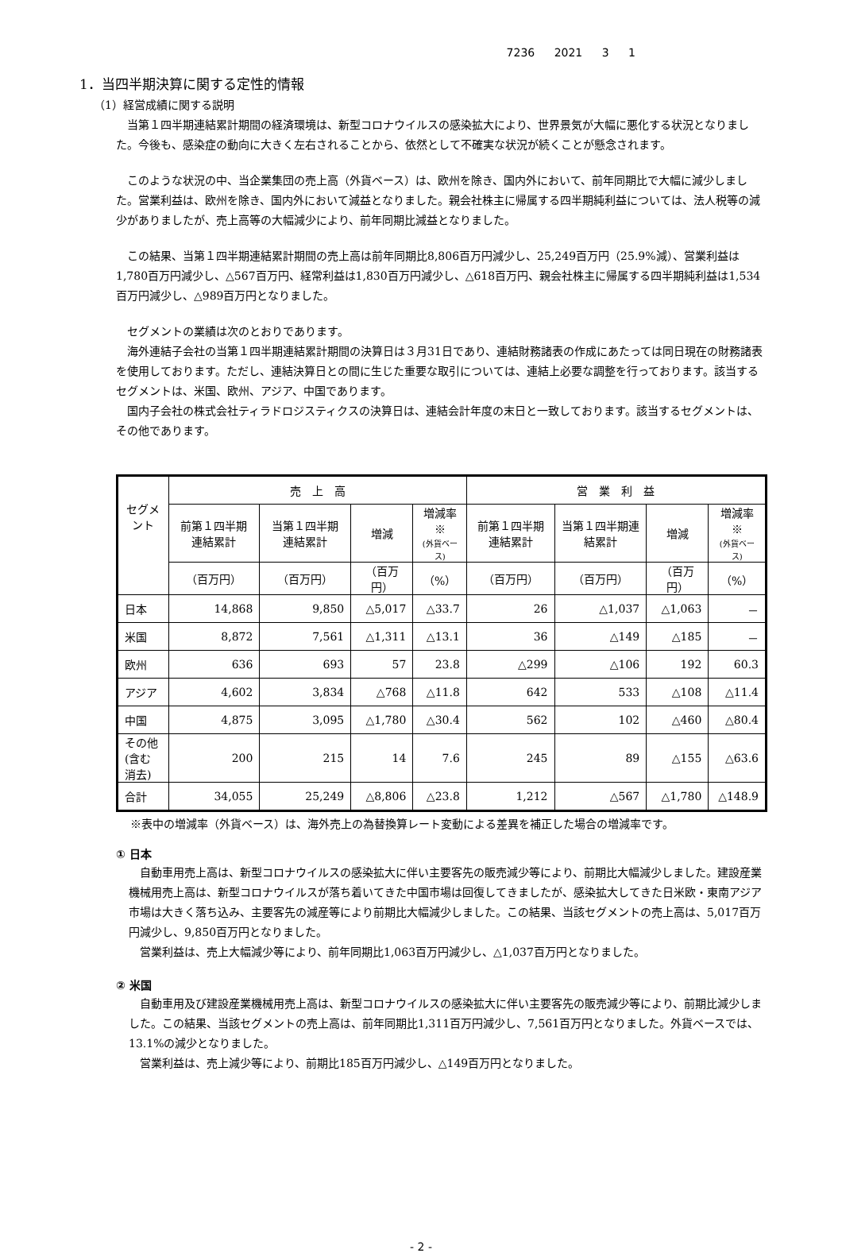7236 2021 3 1
1．当四半期決算に関する定性的情報
（1）経営成績に関する説明
当第１四半期連結累計期間の経済環境は、新型コロナウイルスの感染拡大により、世界景気が大幅に悪化する状況となりました。今後も、感染症の動向に大きく左右されることから、依然として不確実な状況が続くことが懸念されます。
このような状況の中、当企業集団の売上高（外貨ベース）は、欧州を除き、国内外において、前年同期比で大幅に減少しました。営業利益は、欧州を除き、国内外において減益となりました。親会社株主に帰属する四半期純利益については、法人税等の減少がありましたが、売上高等の大幅減少により、前年同期比減益となりました。
この結果、当第１四半期連結累計期間の売上高は前年同期比8,806百万円減少し、25,249百万円（25.9%減）、営業利益は1,780百万円減少し、△567百万円、経常利益は1,830百万円減少し、△618百万円、親会社株主に帰属する四半期純利益は1,534百万円減少し、△989百万円となりました。
セグメントの業績は次のとおりであります。
海外連結子会社の当第１四半期連結累計期間の決算日は３月31日であり、連結財務諸表の作成にあたっては同日現在の財務諸表を使用しております。ただし、連結決算日との間に生じた重要な取引については、連結上必要な調整を行っております。該当するセグメントは、米国、欧州、アジア、中国であります。
国内子会社の株式会社ティラドロジスティクスの決算日は、連結会計年度の末日と一致しております。該当するセグメントは、その他であります。
| セグメント | 売 上 高 | | | | 営 業 利 益 | | | |
| --- | --- | --- | --- | --- | --- | --- | --- | --- |
| | 前第１四半期連結累計 | 当第１四半期連結累計 | 増減 | 増減率※ (外貨ベース) | 前第１四半期連結累計 | 当第１四半期連結累計 | 増減 | 増減率※ (外貨ベース) |
| | （百万円） | （百万円） | （百万円） | （%） | （百万円） | （百万円） | （百万円） | （%） |
| 日本 | 14,868 | 9,850 | △5,017 | △33.7 | 26 | △1,037 | △1,063 | － |
| 米国 | 8,872 | 7,561 | △1,311 | △13.1 | 36 | △149 | △185 | － |
| 欧州 | 636 | 693 | 57 | 23.8 | △299 | △106 | 192 | 60.3 |
| アジア | 4,602 | 3,834 | △768 | △11.8 | 642 | 533 | △108 | △11.4 |
| 中国 | 4,875 | 3,095 | △1,780 | △30.4 | 562 | 102 | △460 | △80.4 |
| その他 (含む消去) | 200 | 215 | 14 | 7.6 | 245 | 89 | △155 | △63.6 |
| 合計 | 34,055 | 25,249 | △8,806 | △23.8 | 1,212 | △567 | △1,780 | △148.9 |
※表中の増減率（外貨ベース）は、海外売上の為替換算レート変動による差異を補正した場合の増減率です。
① 日本
自動車用売上高は、新型コロナウイルスの感染拡大に伴い主要客先の販売減少等により、前期比大幅減少しました。建設産業機械用売上高は、新型コロナウイルスが落ち着いてきた中国市場は回復してきましたが、感染拡大してきた日米欧・東南アジア市場は大きく落ち込み、主要客先の減産等により前期比大幅減少しました。この結果、当該セグメントの売上高は、5,017百万円減少し、9,850百万円となりました。
営業利益は、売上大幅減少等により、前年同期比1,063百万円減少し、△1,037百万円となりました。
② 米国
自動車用及び建設産業機械用売上高は、新型コロナウイルスの感染拡大に伴い主要客先の販売減少等により、前期比減少しました。この結果、当該セグメントの売上高は、前年同期比1,311百万円減少し、7,561百万円となりました。外貨ベースでは、13.1%の減少となりました。
営業利益は、売上減少等により、前期比185百万円減少し、△149百万円となりました。
- 2 -